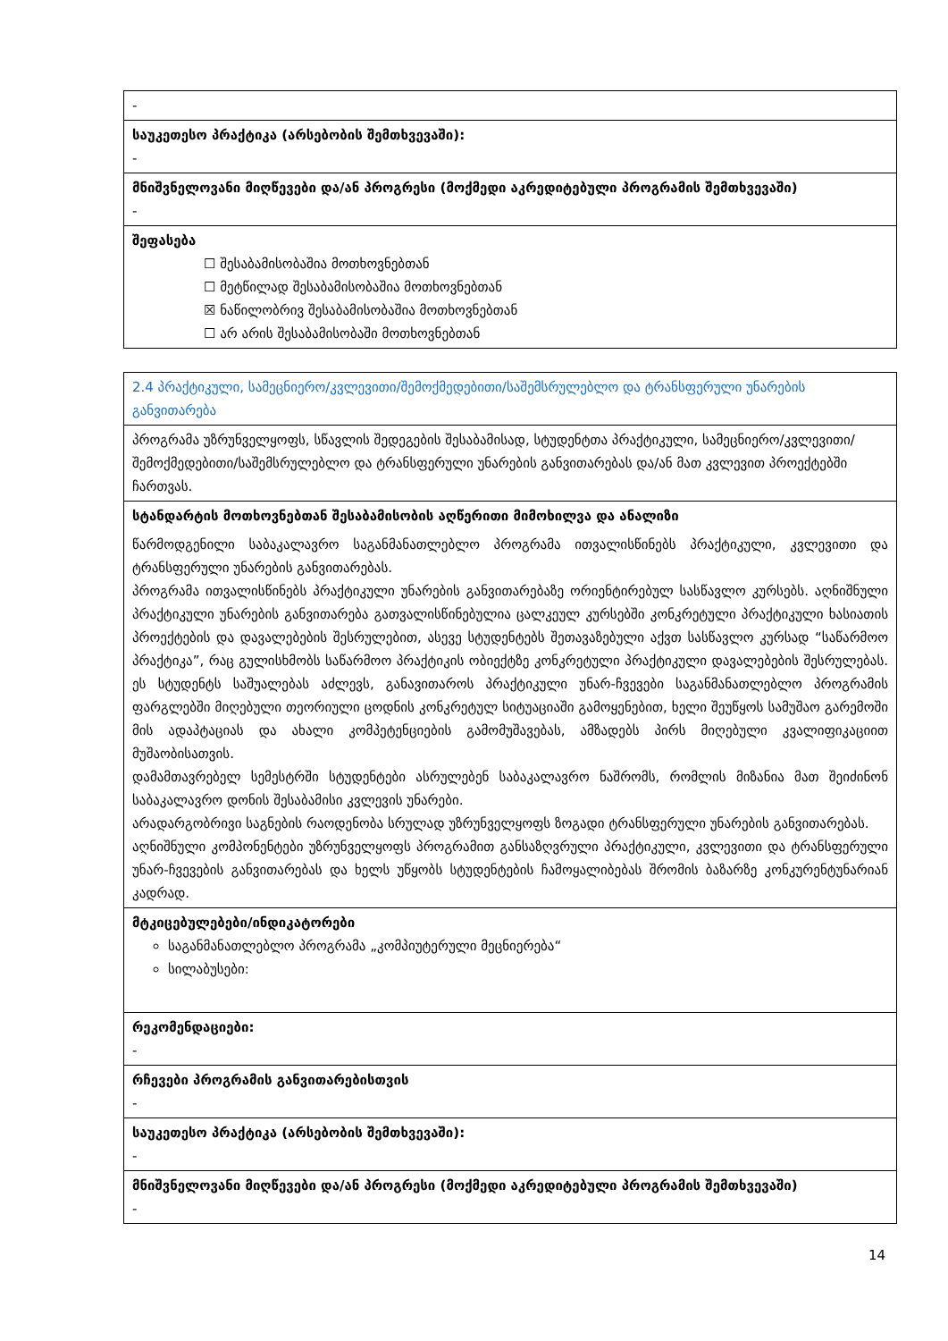| - |
| საუკეთესო პრაქტიკა (არსებობის შემთხვევაში): - |
| მნიშვნელოვანი მიღწევები და/ან პროგრესი (მოქმედი აკრედიტებული პროგრამის შემთხვევაში) - |
| შეფასება ☐ შესაბამისობაშია მოთხოვნებთან ☐ მეტწილად შესაბამისობაშია მოთხოვნებთან ☒ ნაწილობრივ შესაბამისობაშია მოთხოვნებთან ☐ არ არის შესაბამისობაში მოთხოვნებთან |
| 2.4 პრაქტიკული, სამეცნიერო/კვლევითი/შემოქმედებითი/საშემსრულებლო და ტრანსფერული უნარების განვითარება |
| პროგრამა უზრუნველყოფს, სწავლის შედეგების შესაბამისად, სტუდენტთა პრაქტიკული, სამეცნიერო/კვლევითი/შემოქმედებითი/საშემსრულებლო და ტრანსფერული უნარების განვითარებას და/ან მათ კვლევით პროექტებში ჩართვას. |
| სტანდარტის მოთხოვნებთან შესაბამისობის აღწერითი მიმოხილვა და ანალიზი წარმოდგენილი საბაკალავრო საგანმანათლებლო პროგრამა ითვალისწინებს პრაქტიკული, კვლევითი და ტრანსფერული უნარების განვითარებას. პროგრამა ითვალისწინებს პრაქტიკული უნარების განვითარებაზე ორიენტირებულ სასწავლო კურსებს. აღნიშნული პრაქტიკული უნარების განვითარება გათვალისწინებულია ცალკეულ კურსებში კონკრეტული პრაქტიკული ხასიათის პროექტების და დავალებების შესრულებით, ასევე სტუდენტებს შეთავაზებული აქვთ სასწავლო კურსად “საწარმოო პრაქტიკა”, რაც გულისხმობს საწარმოო პრაქტიკის ობიექტზე კონკრეტული პრაქტიკული დავალებების შესრულებას. ეს სტუდენტს საშუალებას აძლევს, განავითაროს პრაქტიკული უნარ-ჩვევები საგანმანათლებლო პროგრამის ფარგლებში მიღებული თეორიული ცოდნის კონკრეტულ სიტუაციაში გამოყენებით, ხელი შეუწყოს სამუშაო გარემოში მის ადაპტაციას და ახალი კომპეტენციების გამომუშავებას, ამზადებს პირს მიღებული კვალიფიკაციით მუშაობისათვის. დამამთავრებელ სემესტრში სტუდენტები ასრულებენ საბაკალავრო ნაშრომს, რომლის მიზანია მათ შეიძინონ საბაკალავრო დონის შესაბამისი კვლევის უნარები. არადარგობრივი საგნების რაოდენობა სრულად უზრუნველყოფს ზოგადი ტრანსფერული უნარების განვითარებას. აღნიშნული კომპონენტები უზრუნველყოფს პროგრამით განსაზღვრული პრაქტიკული, კვლევითი და ტრანსფერული უნარ-ჩვევების განვითარებას და ხელს უწყობს სტუდენტების ჩამოყალიბებას შრომის ბაზარზე კონკურენტუნარიან კადრად. |
| მტკიცებულებები/ინდიკატორები საგანმანათლებლო პროგრამა „კომპიუტერული მეცნიერება“ სილაბუსები: |
| რეკომენდაციები: - |
| რჩევები პროგრამის განვითარებისთვის - |
| საუკეთესო პრაქტიკა (არსებობის შემთხვევაში): - |
| მნიშვნელოვანი მიღწევები და/ან პროგრესი (მოქმედი აკრედიტებული პროგრამის შემთხვევაში) - |
14